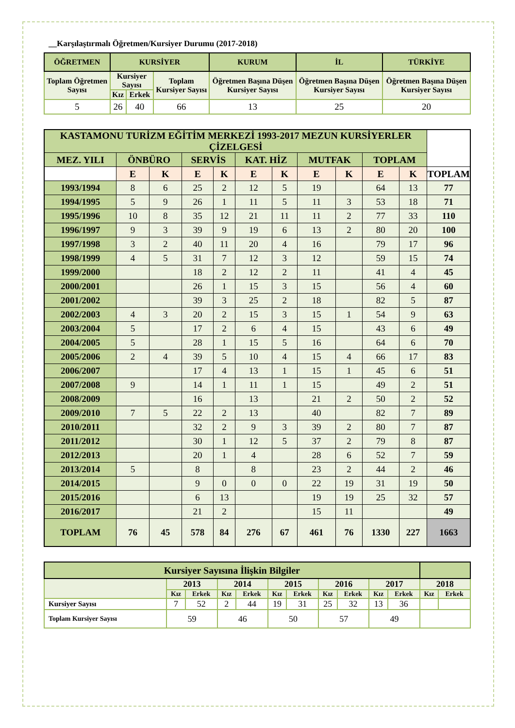__Karşılaştırmalı Öğretmen/Kursiyer Durumu (2017-2018)
| ÖĞRETMEN | KURSİYER | | | KURUM | İL | TÜRKİYE |
| --- | --- | --- | --- | --- | --- | --- |
| Toplam Öğretmen Sayısı | Kursiyer Sayısı | | Toplam Kursiyer Sayısı | Öğretmen Başına Düşen Kursiyer Sayısı | Öğretmen Başına Düşen Kursiyer Sayısı | Öğretmen Başına Düşen Kursiyer Sayısı |
| | Kız | Erkek | | | | |
| 5 | 26 | 40 | 66 | 13 | 25 | 20 |
| KASTAMONU TURİZM EĞİTİM MERKEZİ 1993-2017 MEZUN KURSİYERLER ÇİZELGESİ | | | | | | | | | | | |
| --- | --- | --- | --- | --- | --- | --- | --- | --- | --- | --- | --- |
| MEZ. YILI | ÖNBÜRO | | SERVİS | | KAT. HİZ | | MUTFAK | | TOPLAM | | |
| | E | K | E | K | E | K | E | K | E | K | TOPLAM |
| 1993/1994 | 8 | 6 | 25 | 2 | 12 | 5 | 19 | | 64 | 13 | 77 |
| 1994/1995 | 5 | 9 | 26 | 1 | 11 | 5 | 11 | 3 | 53 | 18 | 71 |
| 1995/1996 | 10 | 8 | 35 | 12 | 21 | 11 | 11 | 2 | 77 | 33 | 110 |
| 1996/1997 | 9 | 3 | 39 | 9 | 19 | 6 | 13 | 2 | 80 | 20 | 100 |
| 1997/1998 | 3 | 2 | 40 | 11 | 20 | 4 | 16 | | 79 | 17 | 96 |
| 1998/1999 | 4 | 5 | 31 | 7 | 12 | 3 | 12 | | 59 | 15 | 74 |
| 1999/2000 | | | 18 | 2 | 12 | 2 | 11 | | 41 | 4 | 45 |
| 2000/2001 | | | 26 | 1 | 15 | 3 | 15 | | 56 | 4 | 60 |
| 2001/2002 | | | 39 | 3 | 25 | 2 | 18 | | 82 | 5 | 87 |
| 2002/2003 | 4 | 3 | 20 | 2 | 15 | 3 | 15 | 1 | 54 | 9 | 63 |
| 2003/2004 | 5 | | 17 | 2 | 6 | 4 | 15 | | 43 | 6 | 49 |
| 2004/2005 | 5 | | 28 | 1 | 15 | 5 | 16 | | 64 | 6 | 70 |
| 2005/2006 | 2 | 4 | 39 | 5 | 10 | 4 | 15 | 4 | 66 | 17 | 83 |
| 2006/2007 | | | 17 | 4 | 13 | 1 | 15 | 1 | 45 | 6 | 51 |
| 2007/2008 | 9 | | 14 | 1 | 11 | 1 | 15 | | 49 | 2 | 51 |
| 2008/2009 | | | 16 | | 13 | | 21 | 2 | 50 | 2 | 52 |
| 2009/2010 | 7 | 5 | 22 | 2 | 13 | | 40 | | 82 | 7 | 89 |
| 2010/2011 | | | 32 | 2 | 9 | 3 | 39 | 2 | 80 | 7 | 87 |
| 2011/2012 | | | 30 | 1 | 12 | 5 | 37 | 2 | 79 | 8 | 87 |
| 2012/2013 | | | 20 | 1 | 4 | | 28 | 6 | 52 | 7 | 59 |
| 2013/2014 | 5 | | 8 | | 8 | | 23 | 2 | 44 | 2 | 46 |
| 2014/2015 | | | 9 | 0 | 0 | 0 | 22 | 19 | 31 | 19 | 50 |
| 2015/2016 | | | 6 | 13 | | | 19 | 19 | 25 | 32 | 57 |
| 2016/2017 | | | 21 | 2 | | | 15 | 11 | | | 49 |
| TOPLAM | 76 | 45 | 578 | 84 | 276 | 67 | 461 | 76 | 1330 | 227 | 1663 |
| Kursiyer Sayısına İlişkin Bilgiler | | | | | | | | | | | | |
| --- | --- | --- | --- | --- | --- | --- | --- | --- | --- | --- | --- | --- |
| | 2013 | | 2014 | | 2015 | | 2016 | | 2017 | | 2018 | |
| | Kız | Erkek | Kız | Erkek | Kız | Erkek | Kız | Erkek | Kız | Erkek | Kız | Erkek |
| Kursiyer Sayısı | 7 | 52 | 2 | 44 | 19 | 31 | 25 | 32 | 13 | 36 | | |
| Toplam Kursiyer Sayısı | 59 | | 46 | | 50 | | 57 | | 49 | | | |